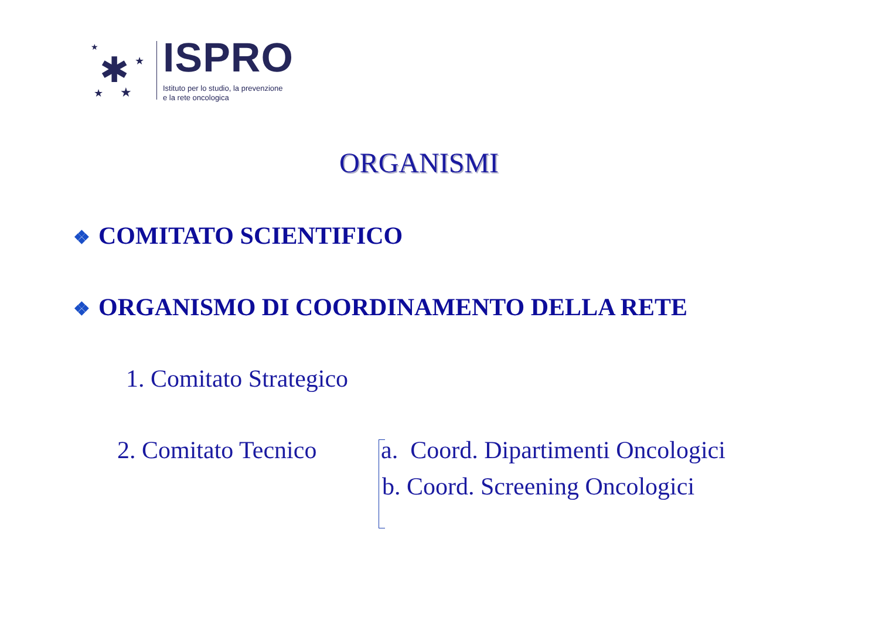✱
★
★
★
★
ISPRO
Istituto per lo studio, la prevenzione
e la rete oncologica
ORGANISMI
❖ COMITATO SCIENTIFICO
❖ ORGANISMO DI COORDINAMENTO DELLA RETE
1. Comitato Strategico
2. Comitato Tecnico
a. Coord. Dipartimenti Oncologici
b. Coord. Screening Oncologici